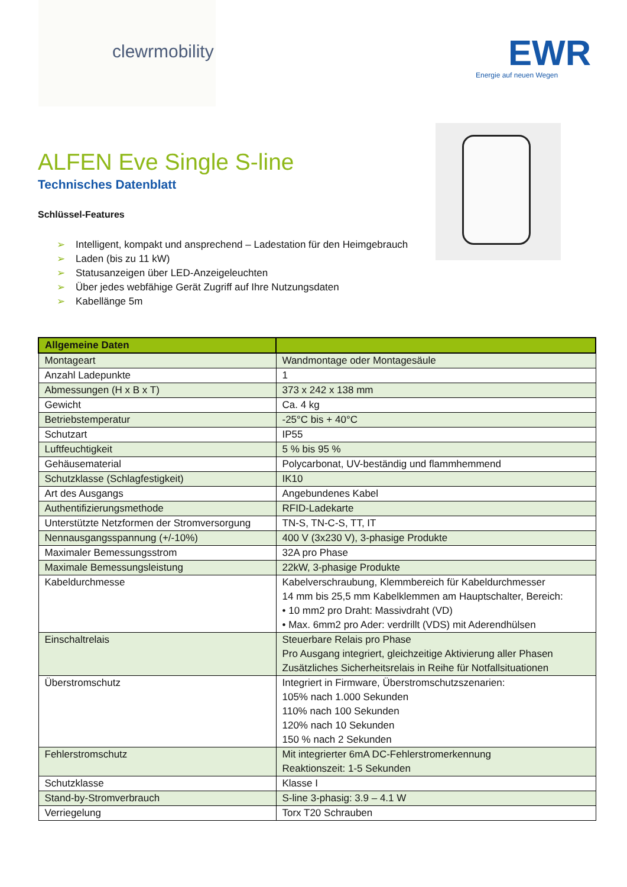clewrmobility
EWR
Energie auf neuen Wegen
ALFEN Eve Single S-line
Technisches Datenblatt
Schlüssel-Features
➢ Intelligent, kompakt und ansprechend – Ladestation für den Heimgebrauch
➢ Laden (bis zu 11 kW)
➢ Statusanzeigen über LED-Anzeigeleuchten
➢ Über jedes webfähige Gerät Zugriff auf Ihre Nutzungsdaten
➢ Kabellänge 5m
| Allgemeine Daten | |
| --- | --- |
| Montageart | Wandmontage oder Montagesäule |
| Anzahl Ladepunkte | 1 |
| Abmessungen (H x B x T) | 373 x 242 x 138 mm |
| Gewicht | Ca. 4 kg |
| Betriebstemperatur | -25°C bis + 40°C |
| Schutzart | IP55 |
| Luftfeuchtigkeit | 5 % bis 95 % |
| Gehäusematerial | Polycarbonat, UV-beständig und flammhemmend |
| Schutzklasse (Schlagfestigkeit) | IK10 |
| Art des Ausgangs | Angebundenes Kabel |
| Authentifizierungsmethode | RFID-Ladekarte |
| Unterstützte Netzformen der Stromversorgung | TN-S, TN-C-S, TT, IT |
| Nennausgangsspannung (+/-10%) | 400 V (3x230 V), 3-phasige Produkte |
| Maximaler Bemessungsstrom | 32A pro Phase |
| Maximale Bemessungsleistung | 22kW, 3-phasige Produkte |
| Kabeldurchmesse | Kabelverschraubung, Klemmbereich für Kabeldurchmesser 14 mm bis 25,5 mm Kabelklemmen am Hauptschalter, Bereich: • 10 mm2 pro Draht: Massivdraht (VD) • Max. 6mm2 pro Ader: verdrillt (VDS) mit Aderendhülsen |
| Einschaltrelais | Steuerbare Relais pro Phase Pro Ausgang integriert, gleichzeitige Aktivierung aller Phasen Zusätzliches Sicherheitsrelais in Reihe für Notfallsituationen |
| Überstromschutz | Integriert in Firmware, Überstromschutzszenarien: 105% nach 1.000 Sekunden 110% nach 100 Sekunden 120% nach 10 Sekunden 150 % nach 2 Sekunden |
| Fehlerstromschutz | Mit integrierter 6mA DC-Fehlerstromerkennung Reaktionszeit: 1-5 Sekunden |
| Schutzklasse | Klasse I |
| Stand-by-Stromverbrauch | S-line 3-phasig: 3.9 – 4.1 W |
| Verriegelung | Torx T20 Schrauben |